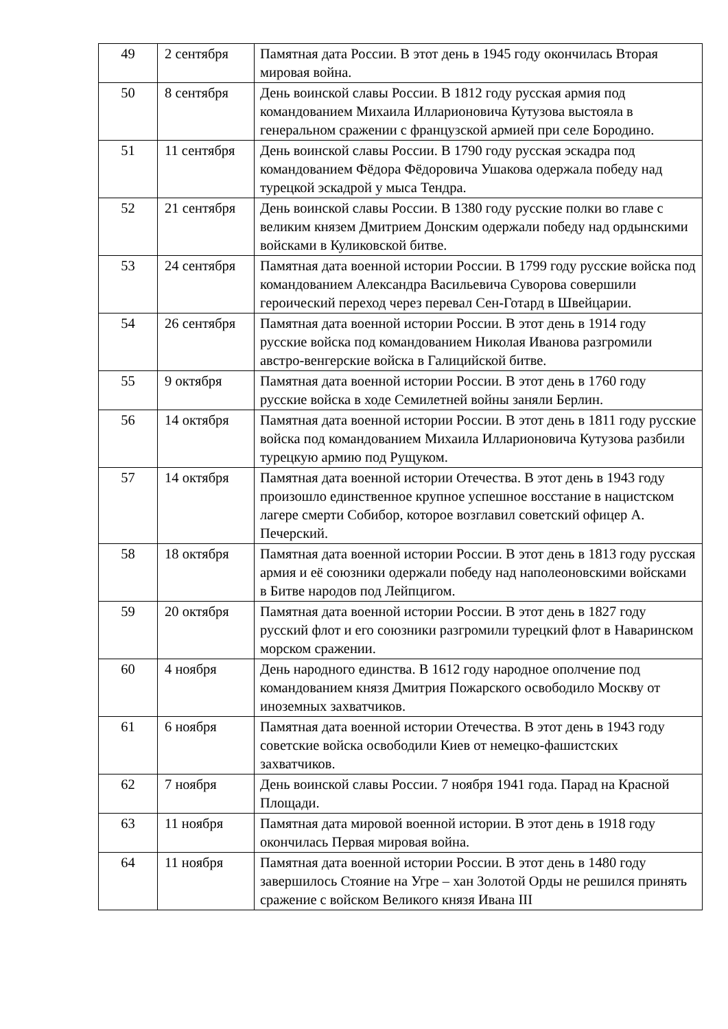| 49 | 2 сентября | Памятная дата России. В этот день в 1945 году окончилась Вторая мировая война. |
| 50 | 8 сентября | День воинской славы России. В 1812 году русская армия под командованием Михаила Илларионовича Кутузова выстояла в генеральном сражении с французской армией при селе Бородино. |
| 51 | 11 сентября | День воинской славы России. В 1790 году русская эскадра под командованием Фёдора Фёдоровича Ушакова одержала победу над турецкой эскадрой у мыса Тендра. |
| 52 | 21 сентября | День воинской славы России. В 1380 году русские полки во главе с великим князем Дмитрием Донским одержали победу над ордынскими войсками в Куликовской битве. |
| 53 | 24 сентября | Памятная дата военной истории России. В 1799 году русские войска под командованием Александра Васильевича Суворова совершили героический переход через перевал Сен-Готард в Швейцарии. |
| 54 | 26 сентября | Памятная дата военной истории России. В этот день в 1914 году русские войска под командованием Николая Иванова разгромили австро-венгерские войска в Галицийской битве. |
| 55 | 9 октября | Памятная дата военной истории России. В этот день в 1760 году русские войска в ходе Семилетней войны заняли Берлин. |
| 56 | 14 октября | Памятная дата военной истории России. В этот день в 1811 году русские войска под командованием Михаила Илларионовича Кутузова разбили турецкую армию под Рущуком. |
| 57 | 14 октября | Памятная дата военной истории Отечества. В этот день в 1943 году произошло единственное крупное успешное восстание в нацистском лагере смерти Собибор, которое возглавил советский офицер А. Печерский. |
| 58 | 18 октября | Памятная дата военной истории России. В этот день в 1813 году русская армия и её союзники одержали победу над наполеоновскими войсками в Битве народов под Лейпцигом. |
| 59 | 20 октября | Памятная дата военной истории России. В этот день в 1827 году русский флот и его союзники разгромили турецкий флот в Наваринском морском сражении. |
| 60 | 4 ноября | День народного единства. В 1612 году народное ополчение под командованием князя Дмитрия Пожарского освободило Москву от иноземных захватчиков. |
| 61 | 6 ноября | Памятная дата военной истории Отечества. В этот день в 1943 году советские войска освободили Киев от немецко-фашистских захватчиков. |
| 62 | 7 ноября | День воинской славы России. 7 ноября 1941 года. Парад на Красной Площади. |
| 63 | 11 ноября | Памятная дата мировой военной истории. В этот день в 1918 году окончилась Первая мировая война. |
| 64 | 11 ноября | Памятная дата военной истории России. В этот день в 1480 году завершилось Стояние на Угре – хан Золотой Орды не решился принять сражение с войском Великого князя Ивана III |